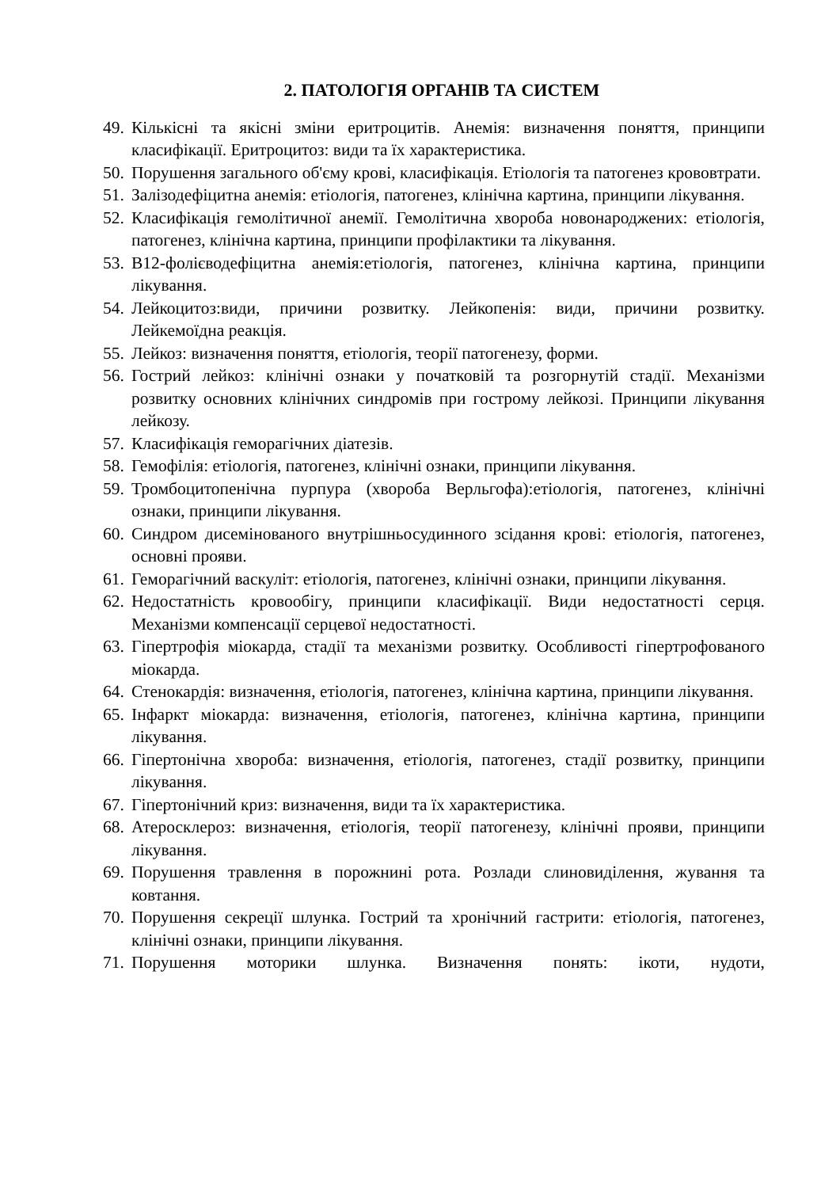2. ПАТОЛОГІЯ ОРГАНІВ ТА СИСТЕМ
49. Кількісні та якісні зміни еритроцитів. Анемія: визначення поняття, принципи класифікації. Еритроцитоз: види та їх характеристика.
50. Порушення загального об'єму крові, класифікація. Етіологія та патогенез крововтрати.
51. Залізодефіцитна анемія: етіологія, патогенез, клінічна картина, принципи лікування.
52. Класифікація гемолітичної анемії. Гемолітична хвороба новонароджених: етіологія, патогенез, клінічна картина, принципи профілактики та лікування.
53. В12-фолієводефіцитна анемія:етіологія, патогенез, клінічна картина, принципи лікування.
54. Лейкоцитоз:види, причини розвитку. Лейкопенія: види, причини розвитку. Лейкемоїдна реакція.
55. Лейкоз: визначення поняття, етіологія, теорії патогенезу, форми.
56. Гострий лейкоз: клінічні ознаки у початковій та розгорнутій стадії. Механізми розвитку основних клінічних синдромів при гострому лейкозі. Принципи лікування лейкозу.
57. Класифікація геморагічних діатезів.
58. Гемофілія: етіологія, патогенез, клінічні ознаки, принципи лікування.
59. Тромбоцитопенічна пурпура (хвороба Верльгофа):етіологія, патогенез, клінічні ознаки, принципи лікування.
60. Синдром дисемінованого внутрішньосудинного зсідання крові: етіологія, патогенез, основні прояви.
61. Геморагічний васкуліт: етіологія, патогенез, клінічні ознаки, принципи лікування.
62. Недостатність кровообігу, принципи класифікації. Види недостатності серця. Механізми компенсації серцевої недостатності.
63. Гіпертрофія міокарда, стадії та механізми розвитку. Особливості гіпертрофованого міокарда.
64. Стенокардія: визначення, етіологія, патогенез, клінічна картина, принципи лікування.
65. Інфаркт міокарда: визначення, етіологія, патогенез, клінічна картина, принципи лікування.
66. Гіпертонічна хвороба: визначення, етіологія, патогенез, стадії розвитку, принципи лікування.
67. Гіпертонічний криз: визначення, види та їх характеристика.
68. Атеросклероз: визначення, етіологія, теорії патогенезу, клінічні прояви, принципи лікування.
69. Порушення травлення в порожнині рота. Розлади слиновиділення, жування та ковтання.
70. Порушення секреції шлунка. Гострий та хронічний гастрити: етіологія, патогенез, клінічні ознаки, принципи лікування.
71. Порушення моторики шлунка. Визначення понять: ікоти, нудоти,